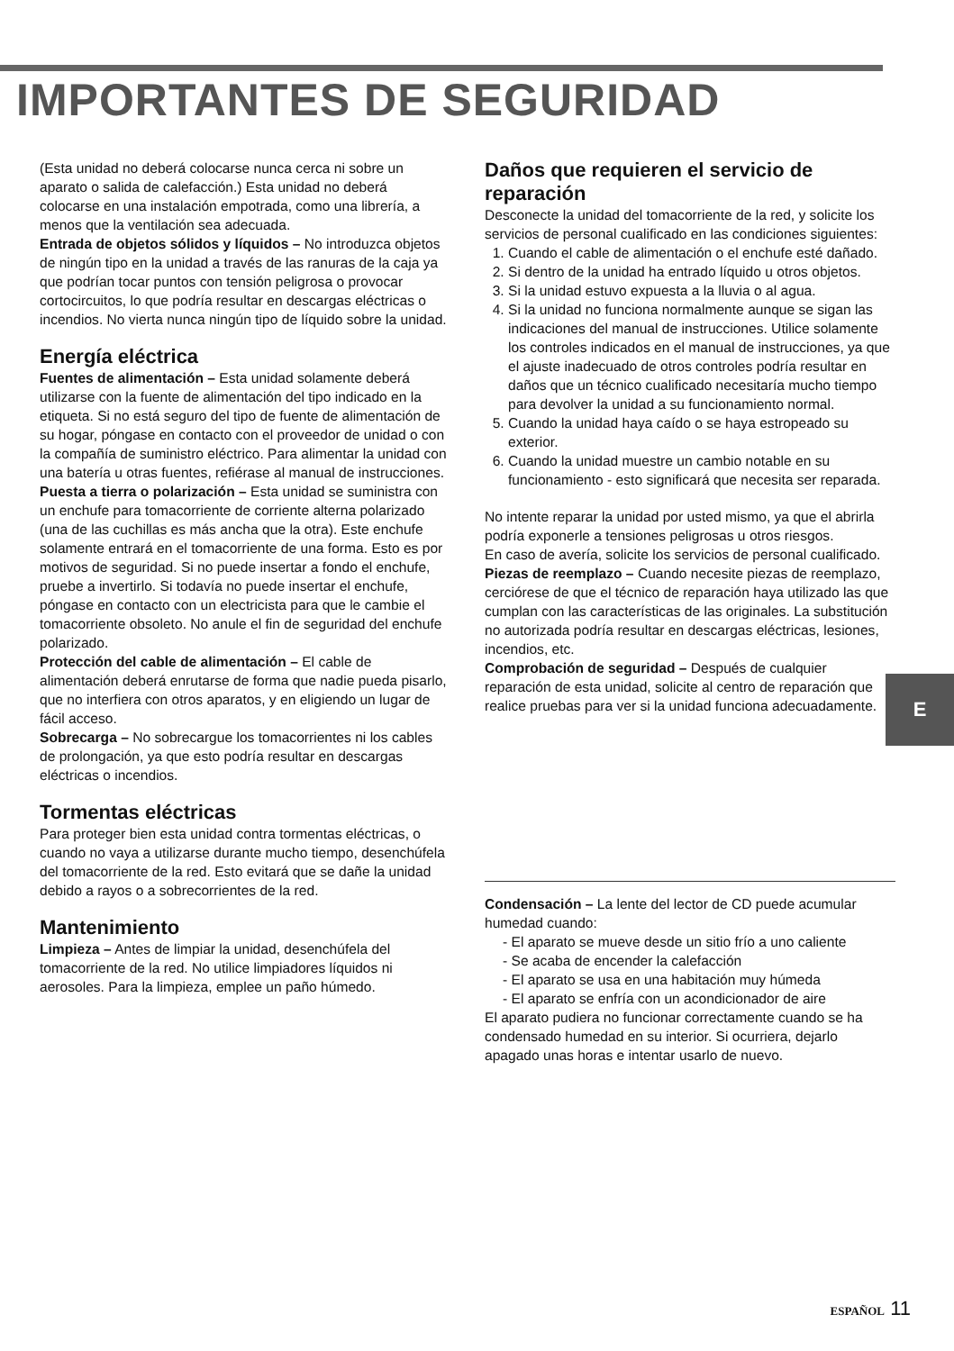IMPORTANTES DE SEGURIDAD
(Esta unidad no deberá colocarse nunca cerca ni sobre un aparato o salida de calefacción.) Esta unidad no deberá colocarse en una instalación empotrada, como una librería, a menos que la ventilación sea adecuada.
Entrada de objetos sólidos y líquidos – No introduzca objetos de ningún tipo en la unidad a través de las ranuras de la caja ya que podrían tocar puntos con tensión peligrosa o provocar cortocircuitos, lo que podría resultar en descargas eléctricas o incendios. No vierta nunca ningún tipo de líquido sobre la unidad.
Energía eléctrica
Fuentes de alimentación – Esta unidad solamente deberá utilizarse con la fuente de alimentación del tipo indicado en la etiqueta. Si no está seguro del tipo de fuente de alimentación de su hogar, póngase en contacto con el proveedor de unidad o con la compañía de suministro eléctrico. Para alimentar la unidad con una batería u otras fuentes, refiérase al manual de instrucciones.
Puesta a tierra o polarización – Esta unidad se suministra con un enchufe para tomacorriente de corriente alterna polarizado (una de las cuchillas es más ancha que la otra). Este enchufe solamente entrará en el tomacorriente de una forma. Esto es por motivos de seguridad. Si no puede insertar a fondo el enchufe, pruebe a invertirlo. Si todavía no puede insertar el enchufe, póngase en contacto con un electricista para que le cambie el tomacorriente obsoleto. No anule el fin de seguridad del enchufe polarizado.
Protección del cable de alimentación – El cable de alimentación deberá enrutarse de forma que nadie pueda pisarlo, que no interfiera con otros aparatos, y en eligiendo un lugar de fácil acceso.
Sobrecarga – No sobrecargue los tomacorrientes ni los cables de prolongación, ya que esto podría resultar en descargas eléctricas o incendios.
Tormentas eléctricas
Para proteger bien esta unidad contra tormentas eléctricas, o cuando no vaya a utilizarse durante mucho tiempo, desenchúfela del tomacorriente de la red. Esto evitará que se dañe la unidad debido a rayos o a sobrecorrientes de la red.
Mantenimiento
Limpieza – Antes de limpiar la unidad, desenchúfela del tomacorriente de la red. No utilice limpiadores líquidos ni aerosoles. Para la limpieza, emplee un paño húmedo.
Daños que requieren el servicio de reparación
Desconecte la unidad del tomacorriente de la red, y solicite los servicios de personal cualificado en las condiciones siguientes:
1. Cuando el cable de alimentación o el enchufe esté dañado.
2. Si dentro de la unidad ha entrado líquido u otros objetos.
3. Si la unidad estuvo expuesta a la lluvia o al agua.
4. Si la unidad no funciona normalmente aunque se sigan las indicaciones del manual de instrucciones. Utilice solamente los controles indicados en el manual de instrucciones, ya que el ajuste inadecuado de otros controles podría resultar en daños que un técnico cualificado necesitaría mucho tiempo para devolver la unidad a su funcionamiento normal.
5. Cuando la unidad haya caído o se haya estropeado su exterior.
6. Cuando la unidad muestre un cambio notable en su funcionamiento - esto significará que necesita ser reparada.
No intente reparar la unidad por usted mismo, ya que el abrirla podría exponerle a tensiones peligrosas u otros riesgos.
En caso de avería, solicite los servicios de personal cualificado.
Piezas de reemplazo – Cuando necesite piezas de reemplazo, cerciórese de que el técnico de reparación haya utilizado las que cumplan con las características de las originales. La substitución no autorizada podría resultar en descargas eléctricas, lesiones, incendios, etc.
Comprobación de seguridad – Después de cualquier reparación de esta unidad, solicite al centro de reparación que realice pruebas para ver si la unidad funciona adecuadamente.
Condensación – La lente del lector de CD puede acumular humedad cuando:
- El aparato se mueve desde un sitio frío a uno caliente
- Se acaba de encender la calefacción
- El aparato se usa en una habitación muy húmeda
- El aparato se enfría con un acondicionador de aire
El aparato pudiera no funcionar correctamente cuando se ha condensado humedad en su interior. Si ocurriera, dejarlo apagado unas horas e intentar usarlo de nuevo.
E
ESPAÑOL 11